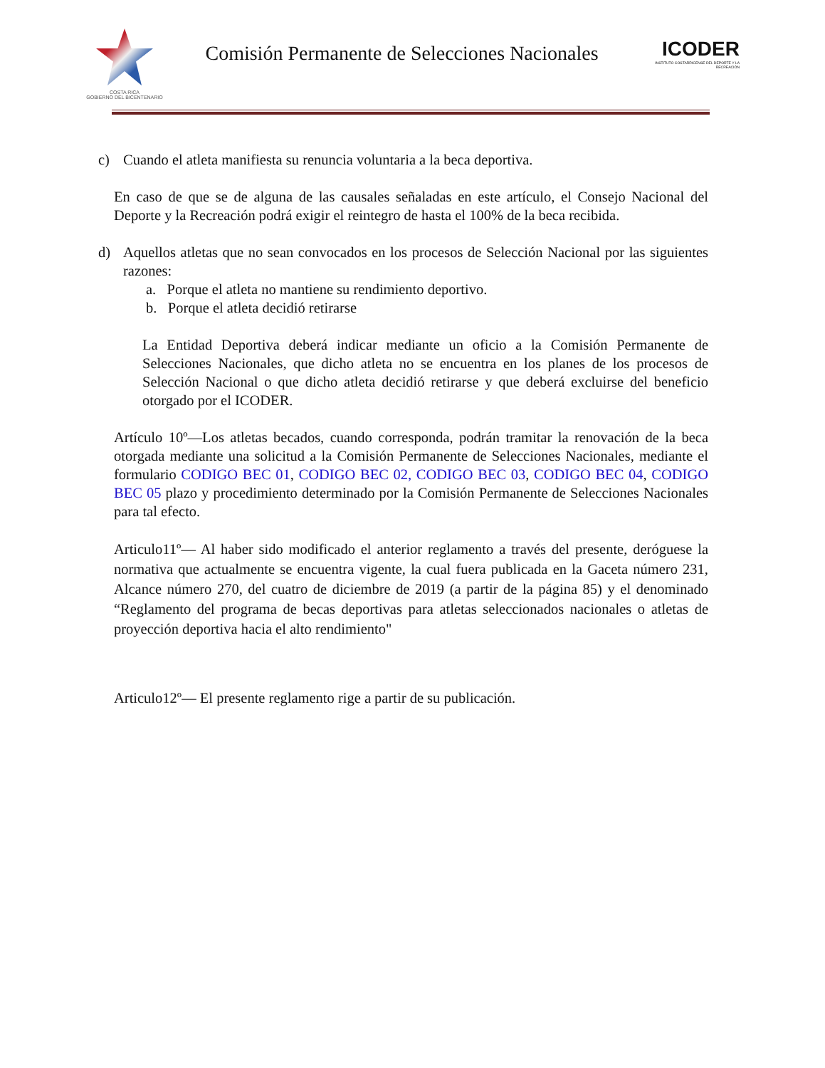COSTA RICA
GOBIERNO DEL BICENTENARIO
Comisión Permanente de Selecciones Nacionales
ICODER
INSTITUTO COSTARRICENSE DEL DEPORTE Y LA RECREACIÓN
c) Cuando el atleta manifiesta su renuncia voluntaria a la beca deportiva.
En caso de que se de alguna de las causales señaladas en este artículo, el Consejo Nacional del Deporte y la Recreación podrá exigir el reintegro de hasta el 100% de la beca recibida.
d) Aquellos atletas que no sean convocados en los procesos de Selección Nacional por las siguientes razones:
a. Porque el atleta no mantiene su rendimiento deportivo.
b. Porque el atleta decidió retirarse
La Entidad Deportiva deberá indicar mediante un oficio a la Comisión Permanente de Selecciones Nacionales, que dicho atleta no se encuentra en los planes de los procesos de Selección Nacional o que dicho atleta decidió retirarse y que deberá excluirse del beneficio otorgado por el ICODER.
Artículo 10º—Los atletas becados, cuando corresponda, podrán tramitar la renovación de la beca otorgada mediante una solicitud a la Comisión Permanente de Selecciones Nacionales, mediante el formulario CODIGO BEC 01, CODIGO BEC 02, CODIGO BEC 03, CODIGO BEC 04, CODIGO BEC 05 plazo y procedimiento determinado por la Comisión Permanente de Selecciones Nacionales para tal efecto.
Articulo11º— Al haber sido modificado el anterior reglamento a través del presente, deróguese la normativa que actualmente se encuentra vigente, la cual fuera publicada en la Gaceta número 231, Alcance número 270, del cuatro de diciembre de 2019 (a partir de la página 85) y el denominado “Reglamento del programa de becas deportivas para atletas seleccionados nacionales o atletas de proyección deportiva hacia el alto rendimiento"
Articulo12º— El presente reglamento rige a partir de su publicación.